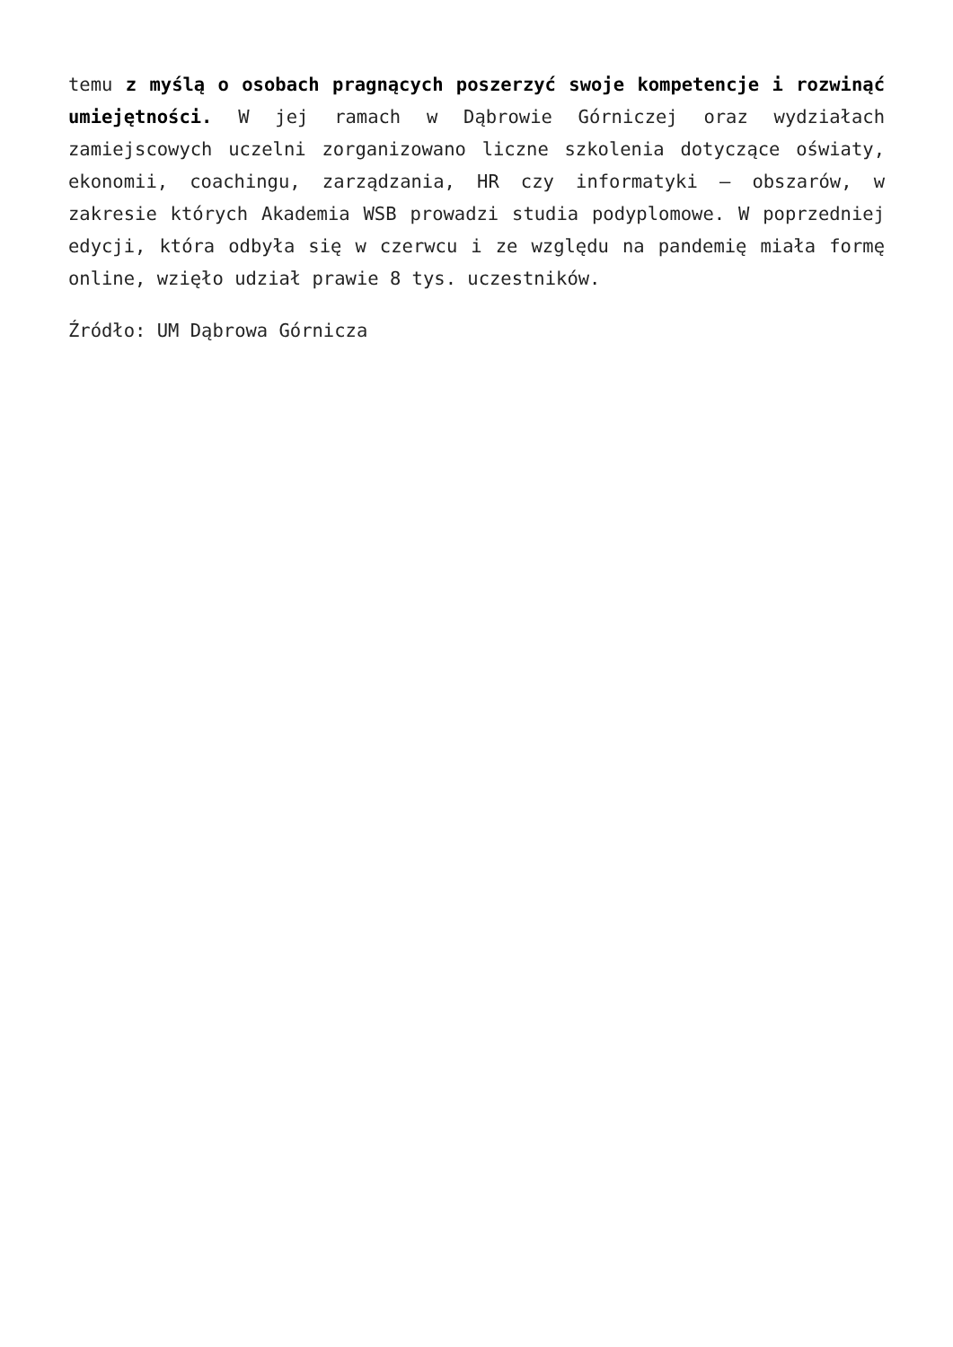temu z myślą o osobach pragnących poszerzyć swoje kompetencje i rozwinąć umiejętności. W jej ramach w Dąbrowie Górniczej oraz wydziałach zamiejscowych uczelni zorganizowano liczne szkolenia dotyczące oświaty, ekonomii, coachingu, zarządzania, HR czy informatyki – obszarów, w zakresie których Akademia WSB prowadzi studia podyplomowe. W poprzedniej edycji, która odbyła się w czerwcu i ze względu na pandemię miała formę online, wzięło udział prawie 8 tys. uczestników.
Źródło: UM Dąbrowa Górnicza